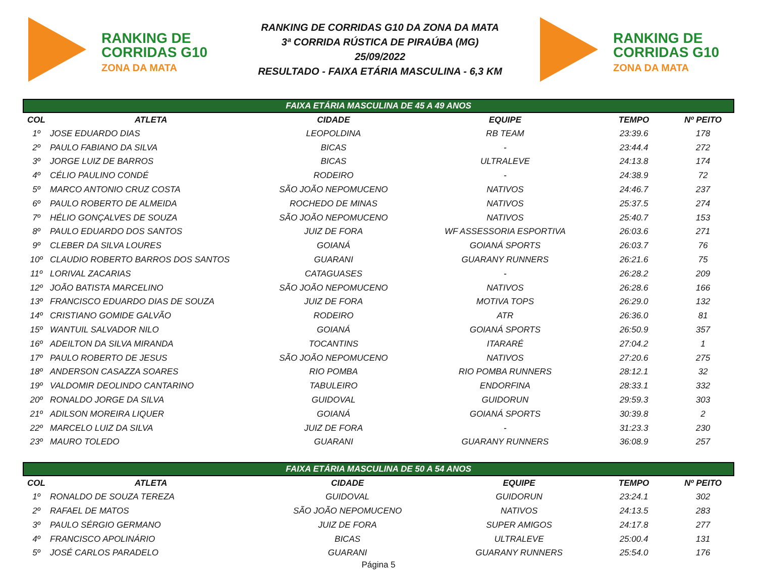RANKING DE
CORRIDAS G10
ZONA DA MATA
RANKING DE CORRIDAS G10 DA ZONA DA MATA
3ª CORRIDA RÚSTICA DE PIRAÚBA (MG)
25/09/2022
RESULTADO - FAIXA ETÁRIA MASCULINA - 6,3 KM
RANKING DE
CORRIDAS G10
ZONA DA MATA
| FAIXA ETÁRIA MASCULINA DE 45 A 49 ANOS | | | | | |
| COL | ATLETA | CIDADE | EQUIPE | TEMPO | Nº PEITO |
| 1º | JOSE EDUARDO DIAS | LEOPOLDINA | RB TEAM | 23:39.6 | 178 |
| 2º | PAULO FABIANO DA SILVA | BICAS | - | 23:44.4 | 272 |
| 3º | JORGE LUIZ DE BARROS | BICAS | ULTRALEVE | 24:13.8 | 174 |
| 4º | CÉLIO PAULINO CONDÉ | RODEIRO | - | 24:38.9 | 72 |
| 5º | MARCO ANTONIO CRUZ COSTA | SÃO JOÃO NEPOMUCENO | NATIVOS | 24:46.7 | 237 |
| 6º | PAULO ROBERTO DE ALMEIDA | ROCHEDO DE MINAS | NATIVOS | 25:37.5 | 274 |
| 7º | HÉLIO GONÇALVES DE SOUZA | SÃO JOÃO NEPOMUCENO | NATIVOS | 25:40.7 | 153 |
| 8º | PAULO EDUARDO DOS SANTOS | JUIZ DE FORA | WF ASSESSORIA ESPORTIVA | 26:03.6 | 271 |
| 9º | CLEBER DA SILVA LOURES | GOIANÁ | GOIANÁ SPORTS | 26:03.7 | 76 |
| 10º | CLAUDIO ROBERTO BARROS DOS SANTOS | GUARANI | GUARANY RUNNERS | 26:21.6 | 75 |
| 11º | LORIVAL ZACARIAS | CATAGUASES | - | 26:28.2 | 209 |
| 12º | JOÃO BATISTA MARCELINO | SÃO JOÃO NEPOMUCENO | NATIVOS | 26:28.6 | 166 |
| 13º | FRANCISCO EDUARDO DIAS DE SOUZA | JUIZ DE FORA | MOTIVA TOPS | 26:29.0 | 132 |
| 14º | CRISTIANO GOMIDE GALVÃO | RODEIRO | ATR | 26:36.0 | 81 |
| 15º | WANTUIL SALVADOR NILO | GOIANÁ | GOIANÁ SPORTS | 26:50.9 | 357 |
| 16º | ADEILTON DA SILVA MIRANDA | TOCANTINS | ITARARÉ | 27:04.2 | 1 |
| 17º | PAULO ROBERTO DE JESUS | SÃO JOÃO NEPOMUCENO | NATIVOS | 27:20.6 | 275 |
| 18º | ANDERSON CASAZZA SOARES | RIO POMBA | RIO POMBA RUNNERS | 28:12.1 | 32 |
| 19º | VALDOMIR DEOLINDO CANTARINO | TABULEIRO | ENDORFINA | 28:33.1 | 332 |
| 20º | RONALDO JORGE DA SILVA | GUIDOVAL | GUIDORUN | 29:59.3 | 303 |
| 21º | ADILSON MOREIRA LIQUER | GOIANÁ | GOIANÁ SPORTS | 30:39.8 | 2 |
| 22º | MARCELO LUIZ DA SILVA | JUIZ DE FORA | - | 31:23.3 | 230 |
| 23º | MAURO TOLEDO | GUARANI | GUARANY RUNNERS | 36:08.9 | 257 |
| FAIXA ETÁRIA MASCULINA DE 50 A 54 ANOS | | | | | |
| COL | ATLETA | CIDADE | EQUIPE | TEMPO | Nº PEITO |
| 1º | RONALDO DE SOUZA TEREZA | GUIDOVAL | GUIDORUN | 23:24.1 | 302 |
| 2º | RAFAEL DE MATOS | SÃO JOÃO NEPOMUCENO | NATIVOS | 24:13.5 | 283 |
| 3º | PAULO SÉRGIO GERMANO | JUIZ DE FORA | SUPER AMIGOS | 24:17.8 | 277 |
| 4º | FRANCISCO APOLINÁRIO | BICAS | ULTRALEVE | 25:00.4 | 131 |
| 5º | JOSÉ CARLOS PARADELO | GUARANI | GUARANY RUNNERS | 25:54.0 | 176 |
Página 5